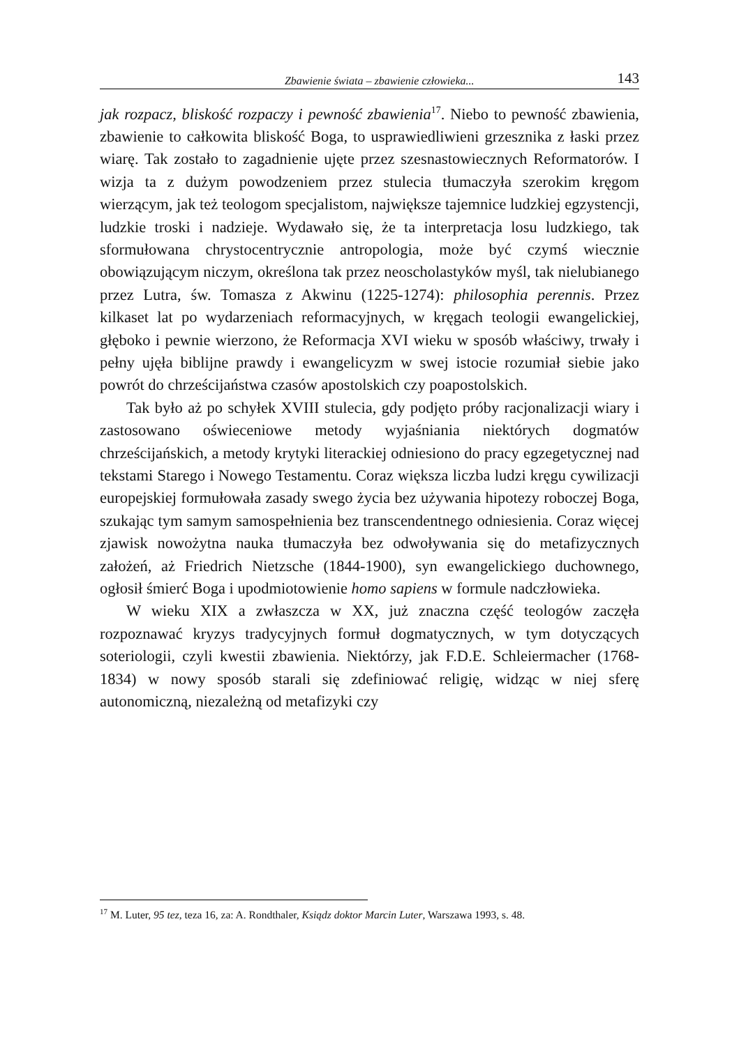Zbawienie świata – zbawienie człowieka... 143
jak rozpacz, bliskość rozpaczy i pewność zbawienia<sup>17</sup>. Niebo to pewność zbawienia, zbawienie to całkowita bliskość Boga, to usprawiedliwieni grzesznika z łaski przez wiarę. Tak zostało to zagadnienie ujęte przez szesnastowiecznych Reformatorów. I wizja ta z dużym powodzeniem przez stulecia tłumaczyła szerokim kręgom wierzącym, jak też teologom specjalistom, największe tajemnice ludzkiej egzystencji, ludzkie troski i nadzieje. Wydawało się, że ta interpretacja losu ludzkiego, tak sformułowana chrystocentrycznie antropologia, może być czymś wiecznie obowiązującym niczym, określona tak przez neoscholastyków myśl, tak nielubianego przez Lutra, św. Tomasza z Akwinu (1225-1274): philosophia perennis. Przez kilkaset lat po wydarzeniach reformacyjnych, w kręgach teologii ewangelickiej, głęboko i pewnie wierzono, że Reformacja XVI wieku w sposób właściwy, trwały i pełny ujęła biblijne prawdy i ewangelicyzm w swej istocie rozumiał siebie jako powrót do chrześcijaństwa czasów apostolskich czy poapostolskich.
Tak było aż po schyłek XVIII stulecia, gdy podjęto próby racjonalizacji wiary i zastosowano oświeceniowe metody wyjaśniania niektórych dogmatów chrześcijańskich, a metody krytyki literackiej odniesiono do pracy egzegetycznej nad tekstami Starego i Nowego Testamentu. Coraz większa liczba ludzi kręgu cywilizacji europejskiej formułowała zasady swego życia bez używania hipotezy roboczej Boga, szukając tym samym samospełnienia bez transcendentnego odniesienia. Coraz więcej zjawisk nowożytna nauka tłumaczyła bez odwoływania się do metafizycznych założeń, aż Friedrich Nietzsche (1844-1900), syn ewangelickiego duchownego, ogłosił śmierć Boga i upodmiotowienie homo sapiens w formule nadczłowieka.
W wieku XIX a zwłaszcza w XX, już znaczna część teologów zaczęła rozpoznawać kryzys tradycyjnych formuł dogmatycznych, w tym dotyczących soteriologii, czyli kwestii zbawienia. Niektórzy, jak F.D.E. Schleiermacher (1768-1834) w nowy sposób starali się zdefiniować religię, widząc w niej sferę autonomiczną, niezależną od metafizyki czy
<sup>17</sup> M. Luter, 95 tez, teza 16, za: A. Rondthaler, Ksiądz doktor Marcin Luter, Warszawa 1993, s. 48.